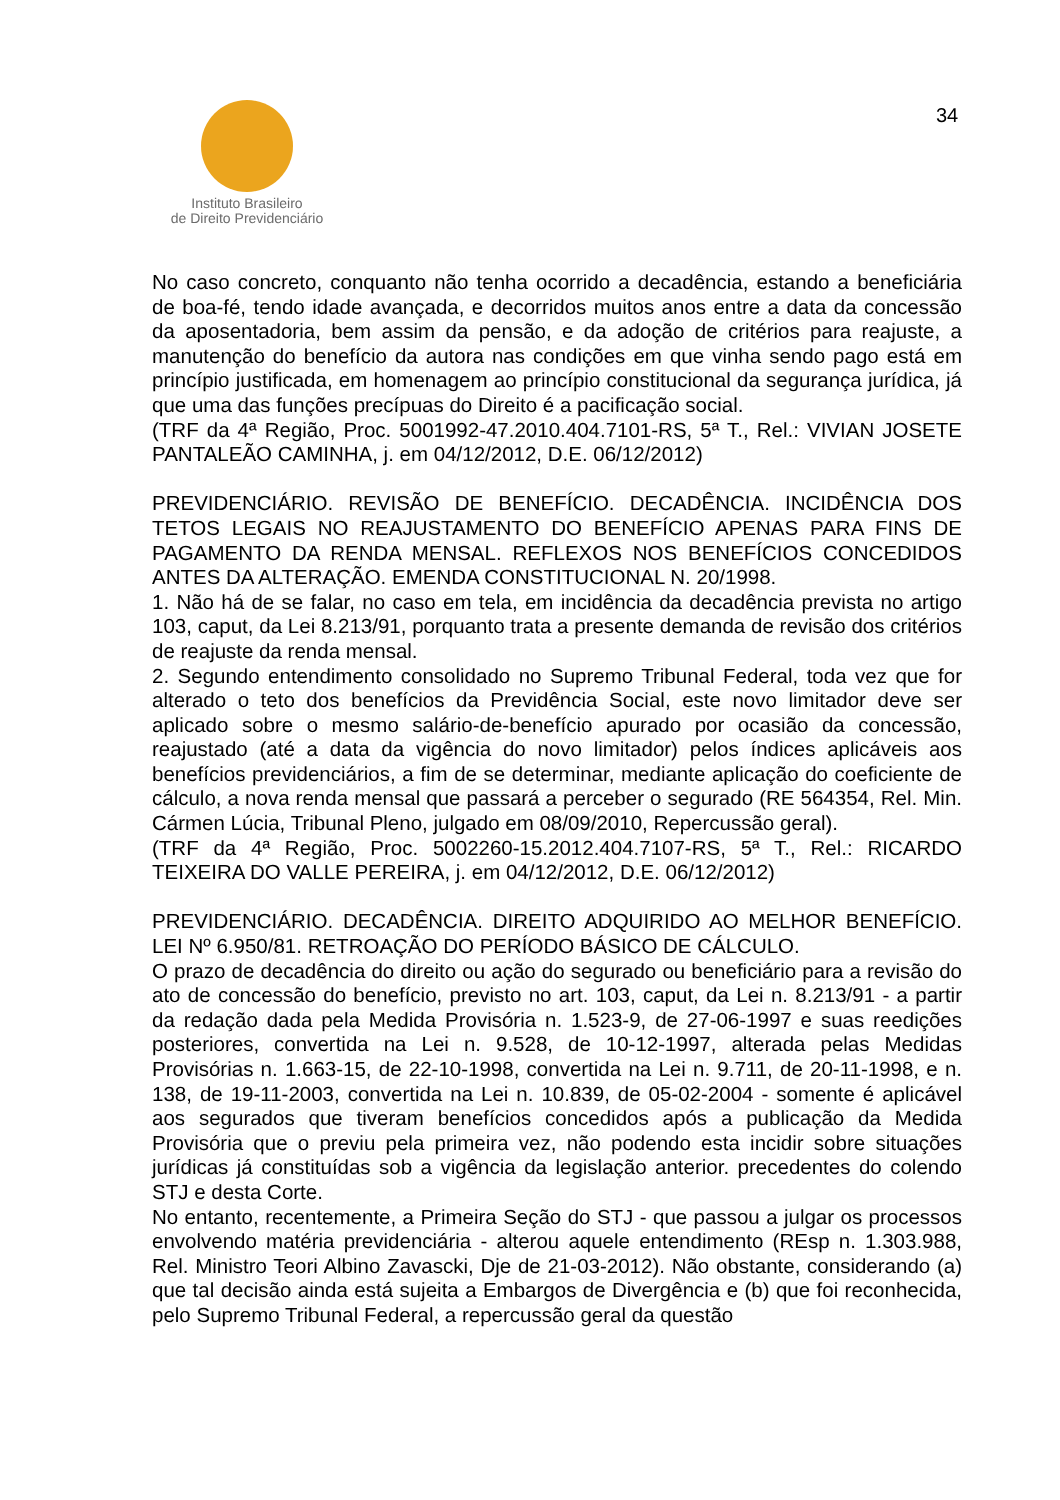Instituto Brasileiro
de Direito Previdenciário
34
No caso concreto, conquanto não tenha ocorrido a decadência, estando a beneficiária de boa-fé, tendo idade avançada, e decorridos muitos anos entre a data da concessão da aposentadoria, bem assim da pensão, e da adoção de critérios para reajuste, a manutenção do benefício da autora nas condições em que vinha sendo pago está em princípio justificada, em homenagem ao princípio constitucional da segurança jurídica, já que uma das funções precípuas do Direito é a pacificação social.
(TRF da 4ª Região, Proc. 5001992-47.2010.404.7101-RS, 5ª T., Rel.: VIVIAN JOSETE PANTALEÃO CAMINHA, j. em 04/12/2012, D.E. 06/12/2012)
PREVIDENCIÁRIO. REVISÃO DE BENEFÍCIO. DECADÊNCIA. INCIDÊNCIA DOS TETOS LEGAIS NO REAJUSTAMENTO DO BENEFÍCIO APENAS PARA FINS DE PAGAMENTO DA RENDA MENSAL. REFLEXOS NOS BENEFÍCIOS CONCEDIDOS ANTES DA ALTERAÇÃO. EMENDA CONSTITUCIONAL N. 20/1998.
1. Não há de se falar, no caso em tela, em incidência da decadência prevista no artigo 103, caput, da Lei 8.213/91, porquanto trata a presente demanda de revisão dos critérios de reajuste da renda mensal.
2. Segundo entendimento consolidado no Supremo Tribunal Federal, toda vez que for alterado o teto dos benefícios da Previdência Social, este novo limitador deve ser aplicado sobre o mesmo salário-de-benefício apurado por ocasião da concessão, reajustado (até a data da vigência do novo limitador) pelos índices aplicáveis aos benefícios previdenciários, a fim de se determinar, mediante aplicação do coeficiente de cálculo, a nova renda mensal que passará a perceber o segurado (RE 564354, Rel. Min. Cármen Lúcia, Tribunal Pleno, julgado em 08/09/2010, Repercussão geral).
(TRF da 4ª Região, Proc. 5002260-15.2012.404.7107-RS, 5ª T., Rel.: RICARDO TEIXEIRA DO VALLE PEREIRA, j. em 04/12/2012, D.E. 06/12/2012)
PREVIDENCIÁRIO. DECADÊNCIA. DIREITO ADQUIRIDO AO MELHOR BENEFÍCIO. LEI Nº 6.950/81. RETROAÇÃO DO PERÍODO BÁSICO DE CÁLCULO.
O prazo de decadência do direito ou ação do segurado ou beneficiário para a revisão do ato de concessão do benefício, previsto no art. 103, caput, da Lei n. 8.213/91 - a partir da redação dada pela Medida Provisória n. 1.523-9, de 27-06-1997 e suas reedições posteriores, convertida na Lei n. 9.528, de 10-12-1997, alterada pelas Medidas Provisórias n. 1.663-15, de 22-10-1998, convertida na Lei n. 9.711, de 20-11-1998, e n. 138, de 19-11-2003, convertida na Lei n. 10.839, de 05-02-2004 - somente é aplicável aos segurados que tiveram benefícios concedidos após a publicação da Medida Provisória que o previu pela primeira vez, não podendo esta incidir sobre situações jurídicas já constituídas sob a vigência da legislação anterior. precedentes do colendo STJ e desta Corte.
No entanto, recentemente, a Primeira Seção do STJ - que passou a julgar os processos envolvendo matéria previdenciária - alterou aquele entendimento (REsp n. 1.303.988, Rel. Ministro Teori Albino Zavascki, Dje de 21-03-2012). Não obstante, considerando (a) que tal decisão ainda está sujeita a Embargos de Divergência e (b) que foi reconhecida, pelo Supremo Tribunal Federal, a repercussão geral da questão